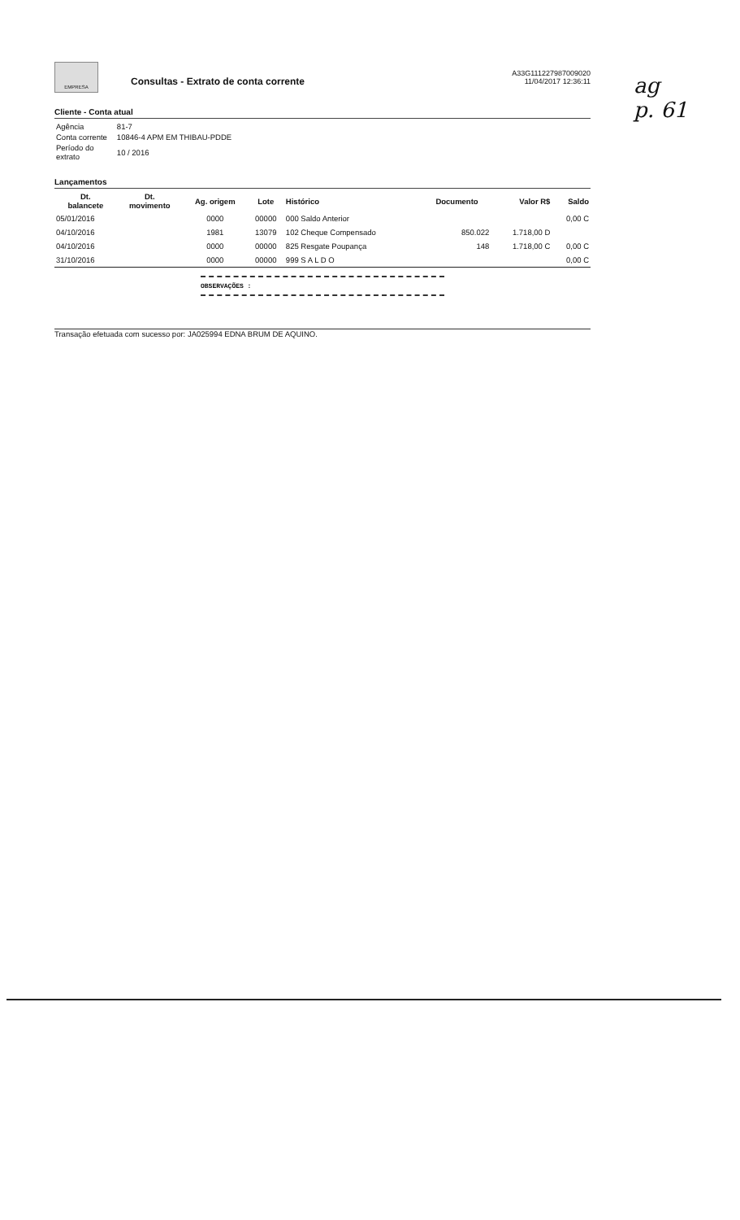ag
p. 61
EMPRESA
Consultas - Extrato de conta corrente
A33G111227987009020
11/04/2017 12:36:11
Cliente - Conta atual
| Agência | 81-7 |
| Conta corrente | 10846-4 APM EM THIBAU-PDDE |
| Período do extrato | 10 / 2016 |
Lançamentos
| Dt. balancete | Dt. movimento | Ag. origem | Lote | Histórico | Documento | Valor R$ | Saldo |
| --- | --- | --- | --- | --- | --- | --- | --- |
| 05/01/2016 | | 0000 | 00000 | 000 Saldo Anterior | | | 0,00 C |
| 04/10/2016 | | 1981 | 13079 | 102 Cheque Compensado | 850.022 | 1.718,00 D | |
| 04/10/2016 | | 0000 | 00000 | 825 Resgate Poupança | 148 | 1.718,00 C | 0,00 C |
| 31/10/2016 | | 0000 | 00000 | 999 S A L D O | | | 0,00 C |
OBSERVAÇÕES :
Transação efetuada com sucesso por: JA025994 EDNA BRUM DE AQUINO.